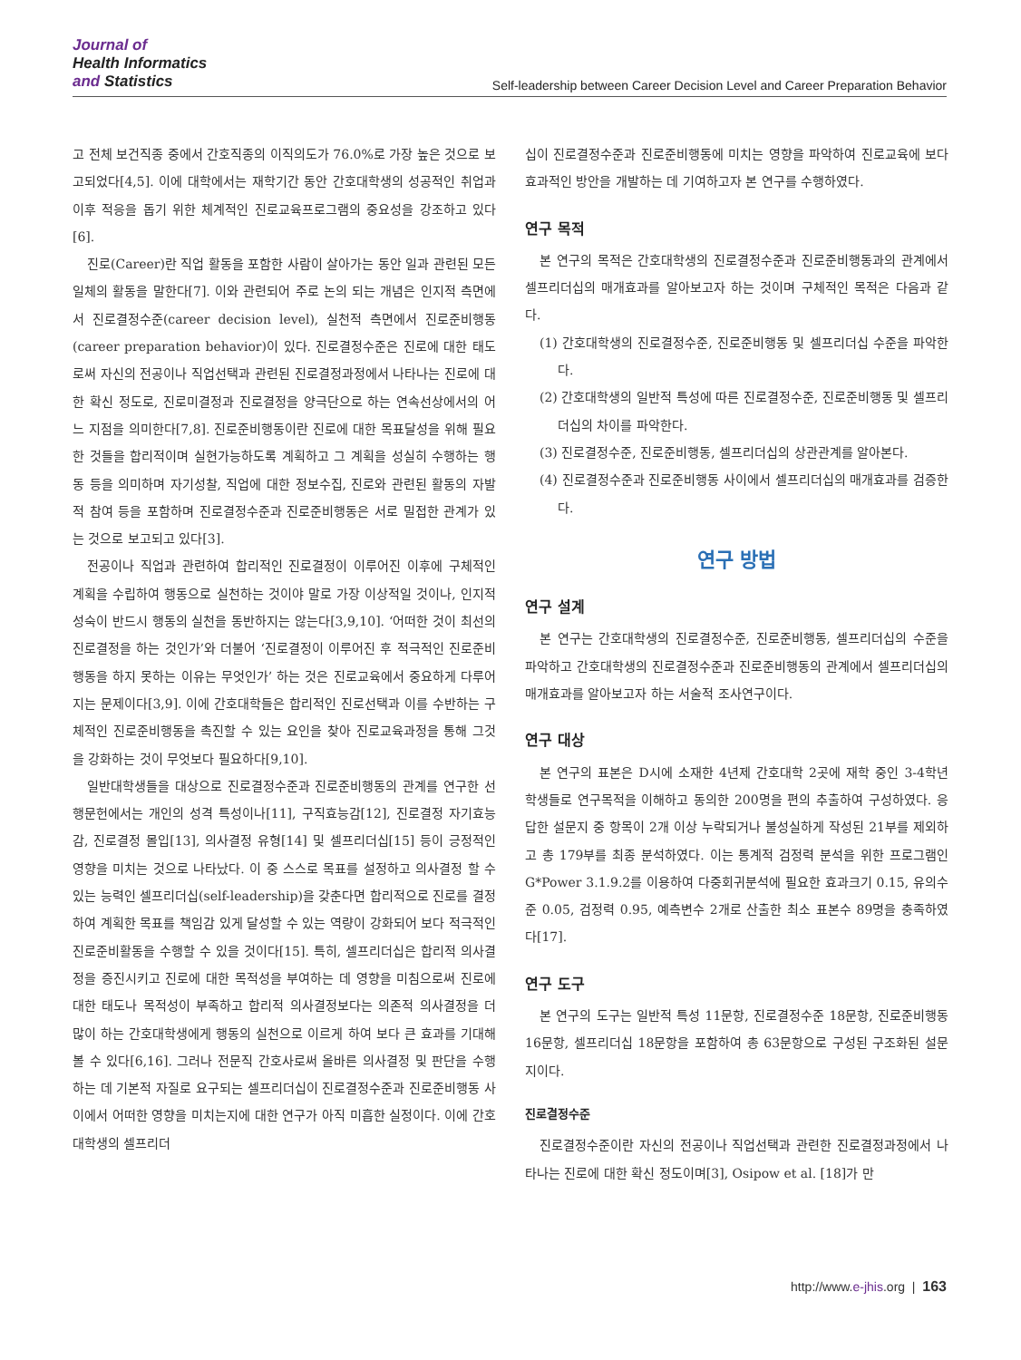Journal of
Health Informatics
and Statistics
Self-leadership between Career Decision Level and Career Preparation Behavior
고 전체 보건직종 중에서 간호직종의 이직의도가 76.0%로 가장 높은 것으로 보고되었다[4,5]. 이에 대학에서는 재학기간 동안 간호대학생의 성공적인 취업과 이후 적응을 돕기 위한 체계적인 진로교육프로그램의 중요성을 강조하고 있다[6].
진로(Career)란 직업 활동을 포함한 사람이 살아가는 동안 일과 관련된 모든 일체의 활동을 말한다[7]. 이와 관련되어 주로 논의 되는 개념은 인지적 측면에서 진로결정수준(career decision level), 실천적 측면에서 진로준비행동(career preparation behavior)이 있다. 진로결정수준은 진로에 대한 태도로써 자신의 전공이나 직업선택과 관련된 진로결정과정에서 나타나는 진로에 대한 확신 정도로, 진로미결정과 진로결정을 양극단으로 하는 연속선상에서의 어느 지점을 의미한다[7,8]. 진로준비행동이란 진로에 대한 목표달성을 위해 필요한 것들을 합리적이며 실현가능하도록 계획하고 그 계획을 성실히 수행하는 행동 등을 의미하며 자기성찰, 직업에 대한 정보수집, 진로와 관련된 활동의 자발적 참여 등을 포함하며 진로결정수준과 진로준비행동은 서로 밀접한 관계가 있는 것으로 보고되고 있다[3].
전공이나 직업과 관련하여 합리적인 진로결정이 이루어진 이후에 구체적인 계획을 수립하여 행동으로 실천하는 것이야 말로 가장 이상적일 것이나, 인지적 성숙이 반드시 행동의 실천을 동반하지는 않는다[3,9,10]. ‘어떠한 것이 최선의 진로결정을 하는 것인가’와 더불어 ‘진로결정이 이루어진 후 적극적인 진로준비행동을 하지 못하는 이유는 무엇인가’ 하는 것은 진로교육에서 중요하게 다루어지는 문제이다[3,9]. 이에 간호대학들은 합리적인 진로선택과 이를 수반하는 구체적인 진로준비행동을 촉진할 수 있는 요인을 찾아 진로교육과정을 통해 그것을 강화하는 것이 무엇보다 필요하다[9,10].
일반대학생들을 대상으로 진로결정수준과 진로준비행동의 관계를 연구한 선행문헌에서는 개인의 성격 특성이나[11], 구직효능감[12], 진로결정 자기효능감, 진로결정 몰입[13], 의사결정 유형[14] 및 셀프리더십[15] 등이 긍정적인 영향을 미치는 것으로 나타났다. 이 중 스스로 목표를 설정하고 의사결정 할 수 있는 능력인 셀프리더십(self-leadership)을 갖춘다면 합리적으로 진로를 결정하여 계획한 목표를 책임감 있게 달성할 수 있는 역량이 강화되어 보다 적극적인 진로준비활동을 수행할 수 있을 것이다[15]. 특히, 셀프리더십은 합리적 의사결정을 증진시키고 진로에 대한 목적성을 부여하는 데 영향을 미침으로써 진로에 대한 태도나 목적성이 부족하고 합리적 의사결정보다는 의존적 의사결정을 더 많이 하는 간호대학생에게 행동의 실천으로 이르게 하여 보다 큰 효과를 기대해 볼 수 있다[6,16]. 그러나 전문직 간호사로써 올바른 의사결정 및 판단을 수행하는 데 기본적 자질로 요구되는 셀프리더십이 진로결정수준과 진로준비행동 사이에서 어떠한 영향을 미치는지에 대한 연구가 아직 미흡한 실정이다. 이에 간호대학생의 셀프리더
십이 진로결정수준과 진로준비행동에 미치는 영향을 파악하여 진로교육에 보다 효과적인 방안을 개발하는 데 기여하고자 본 연구를 수행하였다.
연구 목적
본 연구의 목적은 간호대학생의 진로결정수준과 진로준비행동과의 관계에서 셀프리더십의 매개효과를 알아보고자 하는 것이며 구체적인 목적은 다음과 같다.
(1) 간호대학생의 진로결정수준, 진로준비행동 및 셀프리더십 수준을 파악한다.
(2) 간호대학생의 일반적 특성에 따른 진로결정수준, 진로준비행동 및 셀프리더십의 차이를 파악한다.
(3) 진로결정수준, 진로준비행동, 셀프리더십의 상관관계를 알아본다.
(4) 진로결정수준과 진로준비행동 사이에서 셀프리더십의 매개효과를 검증한다.
연구 방법
연구 설계
본 연구는 간호대학생의 진로결정수준, 진로준비행동, 셀프리더십의 수준을 파악하고 간호대학생의 진로결정수준과 진로준비행동의 관계에서 셀프리더십의 매개효과를 알아보고자 하는 서술적 조사연구이다.
연구 대상
본 연구의 표본은 D시에 소재한 4년제 간호대학 2곳에 재학 중인 3-4학년 학생들로 연구목적을 이해하고 동의한 200명을 편의 추출하여 구성하였다. 응답한 설문지 중 항목이 2개 이상 누락되거나 불성실하게 작성된 21부를 제외하고 총 179부를 최종 분석하였다. 이는 통계적 검정력 분석을 위한 프로그램인 G*Power 3.1.9.2를 이용하여 다중회귀분석에 필요한 효과크기 0.15, 유의수준 0.05, 검정력 0.95, 예측변수 2개로 산출한 최소 표본수 89명을 충족하였다[17].
연구 도구
본 연구의 도구는 일반적 특성 11문항, 진로결정수준 18문항, 진로준비행동 16문항, 셀프리더십 18문항을 포함하여 총 63문항으로 구성된 구조화된 설문지이다.
진로결정수준
진로결정수준이란 자신의 전공이나 직업선택과 관련한 진로결정과정에서 나타나는 진로에 대한 확신 정도이며[3], Osipow et al. [18]가 만
http://www.e-jhis.org | 163